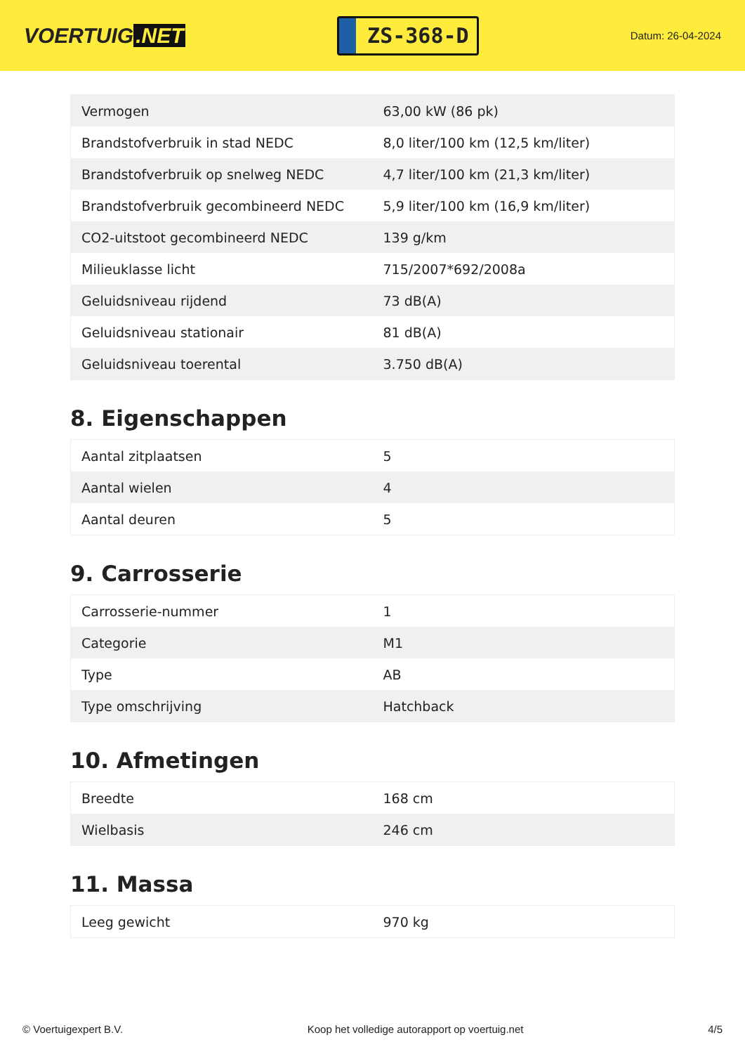VOERTUIG.NET
ZS-368-D
Datum: 26-04-2024
| Vermogen | 63,00 kW (86 pk) |
| Brandstofverbruik in stad NEDC | 8,0 liter/100 km (12,5 km/liter) |
| Brandstofverbruik op snelweg NEDC | 4,7 liter/100 km (21,3 km/liter) |
| Brandstofverbruik gecombineerd NEDC | 5,9 liter/100 km (16,9 km/liter) |
| CO2-uitstoot gecombineerd NEDC | 139 g/km |
| Milieuklasse licht | 715/2007*692/2008a |
| Geluidsniveau rijdend | 73 dB(A) |
| Geluidsniveau stationair | 81 dB(A) |
| Geluidsniveau toerental | 3.750 dB(A) |
8. Eigenschappen
| Aantal zitplaatsen | 5 |
| Aantal wielen | 4 |
| Aantal deuren | 5 |
9. Carrosserie
| Carrosserie-nummer | 1 |
| Categorie | M1 |
| Type | AB |
| Type omschrijving | Hatchback |
10. Afmetingen
| Breedte | 168 cm |
| Wielbasis | 246 cm |
11. Massa
| Leeg gewicht | 970 kg |
© Voertuigexpert B.V. Koop het volledige autorapport op voertuig.net 4/5